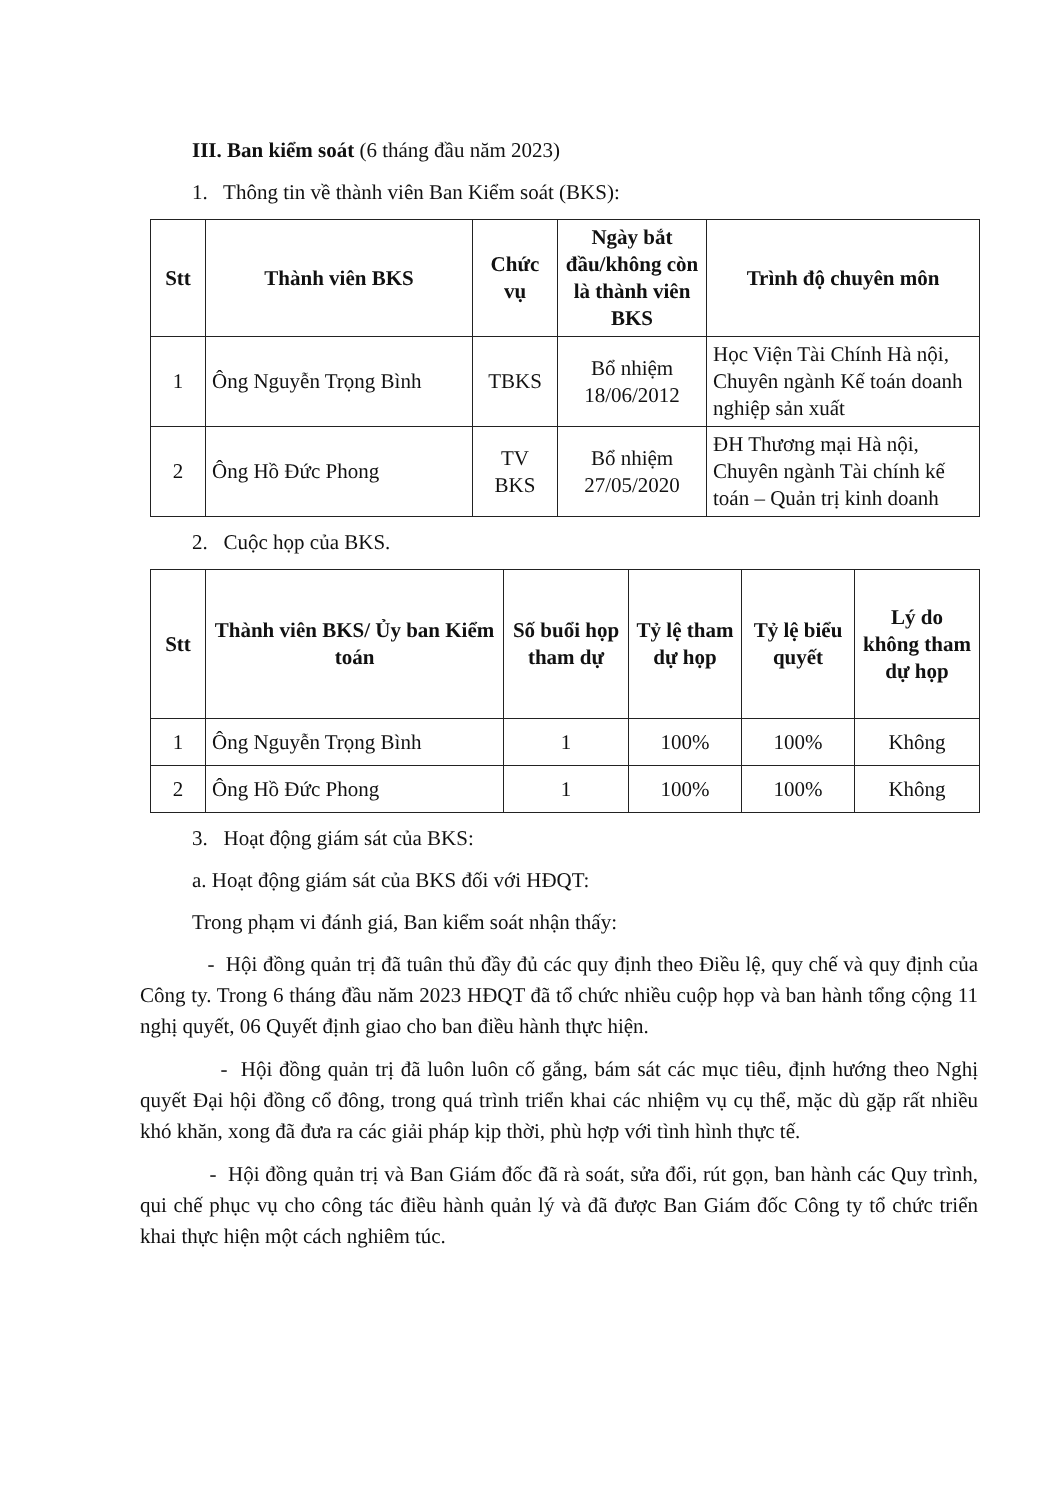III. Ban kiểm soát (6 tháng đầu năm 2023)
1. Thông tin về thành viên Ban Kiểm soát (BKS):
| Stt | Thành viên BKS | Chức vụ | Ngày bắt đầu/không còn là thành viên BKS | Trình độ chuyên môn |
| --- | --- | --- | --- | --- |
| 1 | Ông Nguyễn Trọng Bình | TBKS | Bổ nhiệm 18/06/2012 | Học Viện Tài Chính Hà nội, Chuyên ngành Kế toán doanh nghiệp sản xuất |
| 2 | Ông Hồ Đức Phong | TV BKS | Bổ nhiệm 27/05/2020 | ĐH Thương mại Hà nội, Chuyên ngành Tài chính kế toán – Quản trị kinh doanh |
2. Cuộc họp của BKS.
| Stt | Thành viên BKS/ Ủy ban Kiểm toán | Số buổi họp tham dự | Tỷ lệ tham dự họp | Tỷ lệ biểu quyết | Lý do không tham dự họp |
| --- | --- | --- | --- | --- | --- |
| 1 | Ông Nguyễn Trọng Bình | 1 | 100% | 100% | Không |
| 2 | Ông Hồ Đức Phong | 1 | 100% | 100% | Không |
3. Hoạt động giám sát của BKS:
a. Hoạt động giám sát của BKS đối với HĐQT:
Trong phạm vi đánh giá, Ban kiểm soát nhận thấy:
- Hội đồng quản trị đã tuân thủ đầy đủ các quy định theo Điều lệ, quy chế và quy định của Công ty. Trong 6 tháng đầu năm 2023 HĐQT đã tổ chức nhiều cuộp họp và ban hành tổng cộng 11 nghị quyết, 06 Quyết định giao cho ban điều hành thực hiện.
- Hội đồng quản trị đã luôn luôn cố gắng, bám sát các mục tiêu, định hướng theo Nghị quyết Đại hội đồng cổ đông, trong quá trình triển khai các nhiệm vụ cụ thể, mặc dù gặp rất nhiều khó khăn, xong đã đưa ra các giải pháp kịp thời, phù hợp với tình hình thực tế.
- Hội đồng quản trị và Ban Giám đốc đã rà soát, sửa đổi, rút gọn, ban hành các Quy trình, qui chế phục vụ cho công tác điều hành quản lý và đã được Ban Giám đốc Công ty tổ chức triển khai thực hiện một cách nghiêm túc.